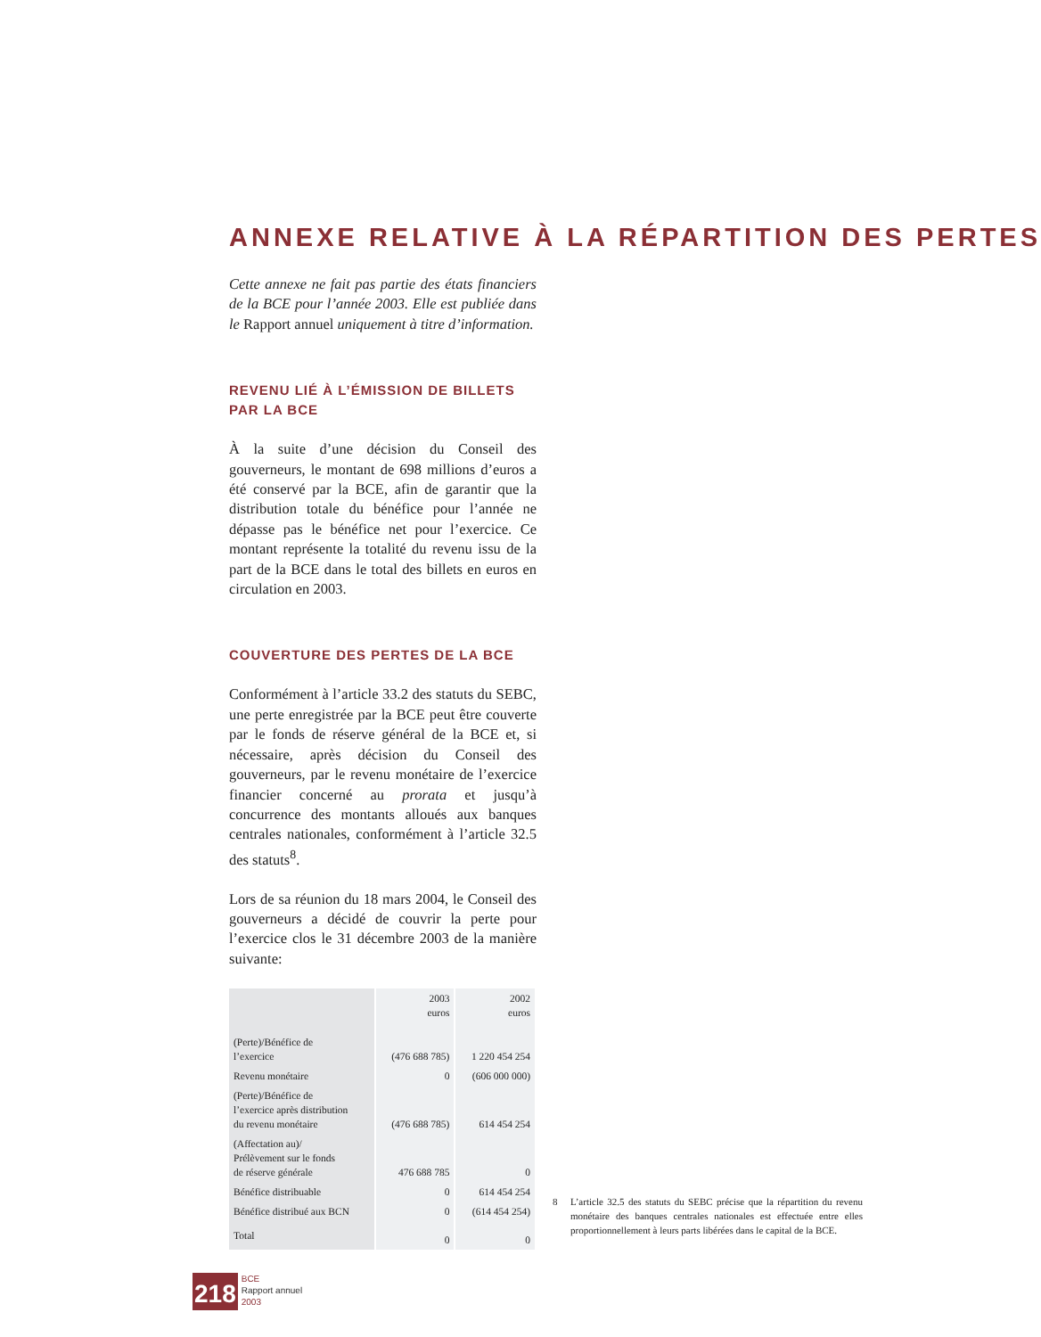ANNEXE RELATIVE À LA RÉPARTITION DES PERTES
Cette annexe ne fait pas partie des états financiers de la BCE pour l’année 2003. Elle est publiée dans le Rapport annuel uniquement à titre d’information.
REVENU LIÉ À L’ÉMISSION DE BILLETS
PAR LA BCE
À la suite d’une décision du Conseil des gouverneurs, le montant de 698 millions d’euros a été conservé par la BCE, afin de garantir que la distribution totale du bénéfice pour l’année ne dépasse pas le bénéfice net pour l’exercice. Ce montant représente la totalité du revenu issu de la part de la BCE dans le total des billets en euros en circulation en 2003.
COUVERTURE DES PERTES DE LA BCE
Conformément à l’article 33.2 des statuts du SEBC, une perte enregistrée par la BCE peut être couverte par le fonds de réserve général de la BCE et, si nécessaire, après décision du Conseil des gouverneurs, par le revenu monétaire de l’exercice financier concerné au prorata et jusqu’à concurrence des montants alloués aux banques centrales nationales, conformément à l’article 32.5 des statuts<sup>8</sup>.
Lors de sa réunion du 18 mars 2004, le Conseil des gouverneurs a décidé de couvrir la perte pour l’exercice clos le 31 décembre 2003 de la manière suivante:
| | 2003 euros | 2002 euros |
| --- | --- | --- |
| (Perte)/Bénéfice de l’exercice | (476 688 785) | 1 220 454 254 |
| Revenu monétaire | 0 | (606 000 000) |
| (Perte)/Bénéfice de l’exercice après distribution du revenu monétaire | (476 688 785) | 614 454 254 |
| (Affectation au)/ Prélèvement sur le fonds de réserve générale | 476 688 785 | 0 |
| Bénéfice distribuable | 0 | 614 454 254 |
| Bénéfice distribué aux BCN | 0 | (614 454 254) |
| Total | 0 | 0 |
8 L’article 32.5 des statuts du SEBC précise que la répartition du revenu monétaire des banques centrales nationales est effectuée entre elles proportionnellement à leurs parts libérées dans le capital de la BCE.
218
BCE
Rapport annuel
2003